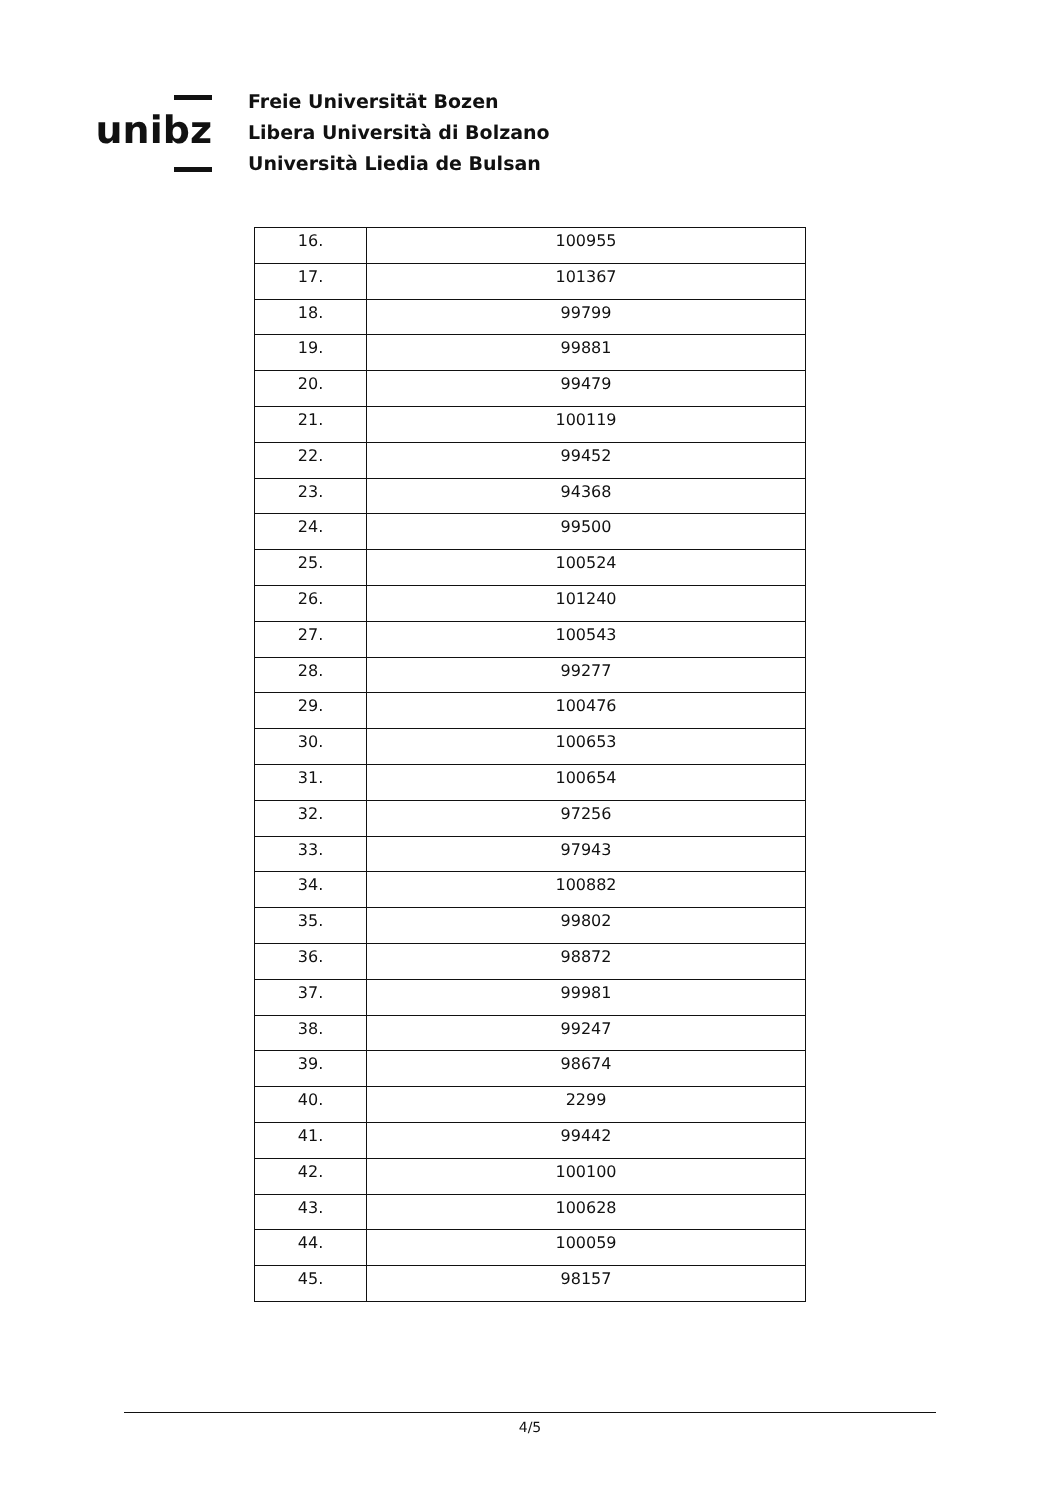unibz
Freie Universität Bozen
Libera Università di Bolzano
Università Liedia de Bulsan
| 16. | 100955 |
| 17. | 101367 |
| 18. | 99799 |
| 19. | 99881 |
| 20. | 99479 |
| 21. | 100119 |
| 22. | 99452 |
| 23. | 94368 |
| 24. | 99500 |
| 25. | 100524 |
| 26. | 101240 |
| 27. | 100543 |
| 28. | 99277 |
| 29. | 100476 |
| 30. | 100653 |
| 31. | 100654 |
| 32. | 97256 |
| 33. | 97943 |
| 34. | 100882 |
| 35. | 99802 |
| 36. | 98872 |
| 37. | 99981 |
| 38. | 99247 |
| 39. | 98674 |
| 40. | 2299 |
| 41. | 99442 |
| 42. | 100100 |
| 43. | 100628 |
| 44. | 100059 |
| 45. | 98157 |
4/5